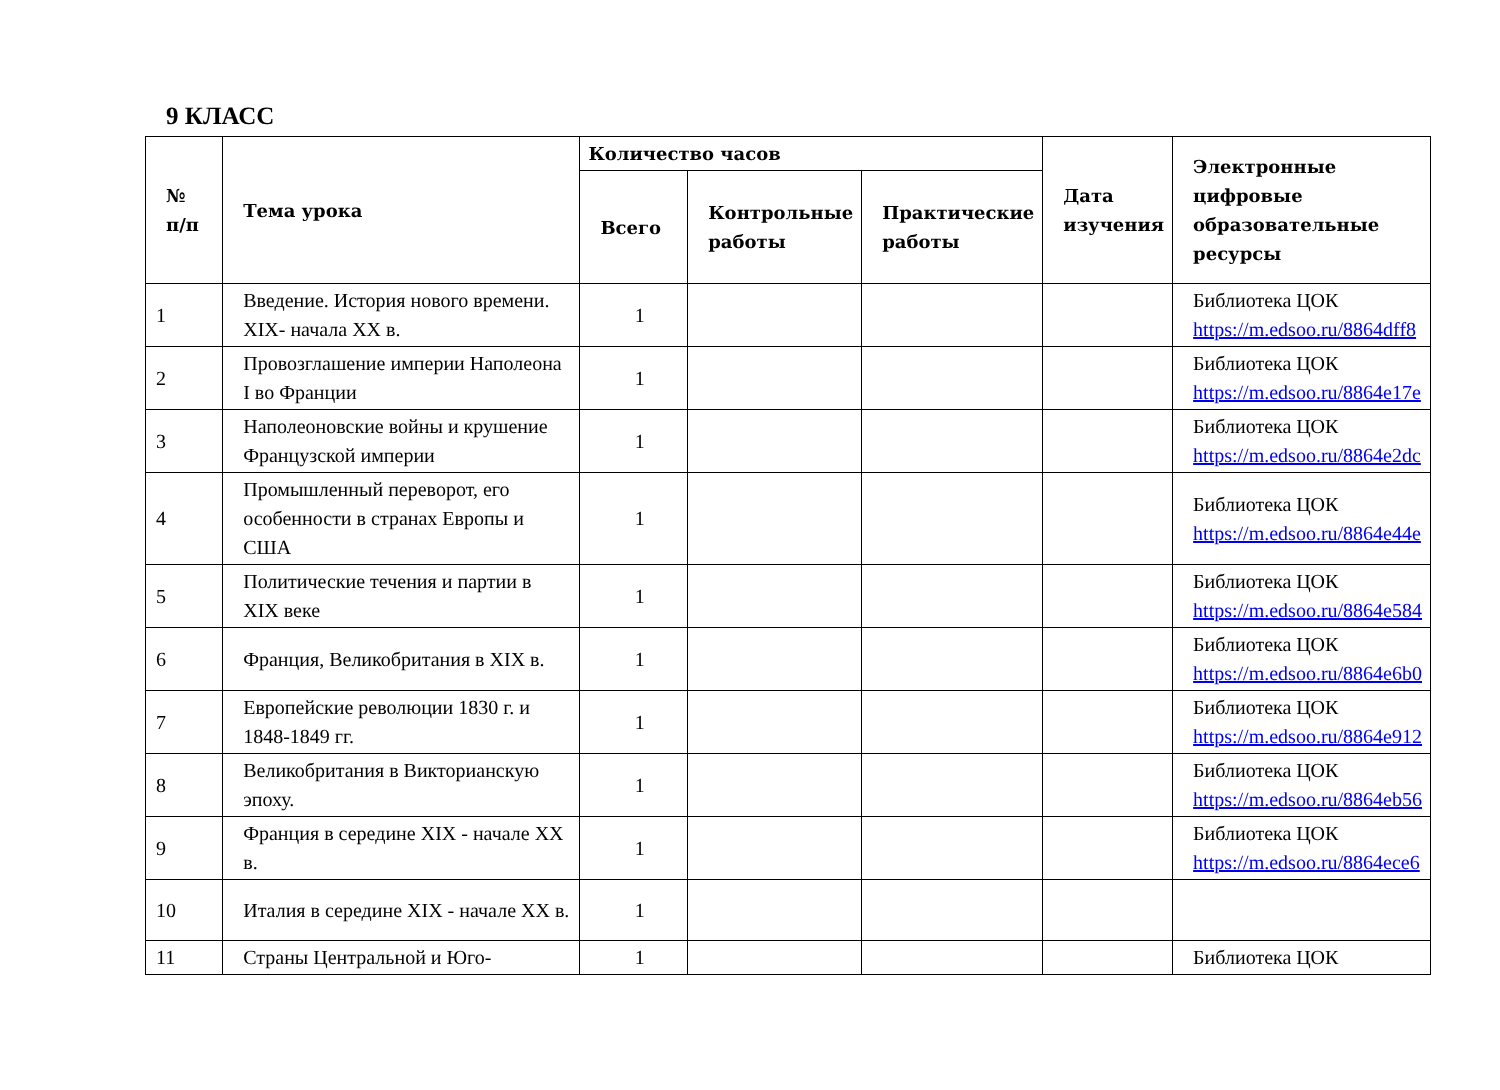9 КЛАСС
| № п/п | Тема урока | Количество часов | | | Дата изучения | Электронные цифровые образовательные ресурсы |
| --- | --- | --- | --- | --- | --- | --- |
| | | Всего | Контрольные работы | Практические работы | | |
| 1 | Введение. История нового времени. XIX- начала XX в. | 1 | | | | Библиотека ЦОК https://m.edsoo.ru/8864dff8 |
| 2 | Провозглашение империи Наполеона I во Франции | 1 | | | | Библиотека ЦОК https://m.edsoo.ru/8864e17e |
| 3 | Наполеоновские войны и крушение Французской империи | 1 | | | | Библиотека ЦОК https://m.edsoo.ru/8864e2dc |
| 4 | Промышленный переворот, его особенности в странах Европы и США | 1 | | | | Библиотека ЦОК https://m.edsoo.ru/8864e44e |
| 5 | Политические течения и партии в XIX веке | 1 | | | | Библиотека ЦОК https://m.edsoo.ru/8864e584 |
| 6 | Франция, Великобритания в XIX в. | 1 | | | | Библиотека ЦОК https://m.edsoo.ru/8864e6b0 |
| 7 | Европейские революции 1830 г. и 1848-1849 гг. | 1 | | | | Библиотека ЦОК https://m.edsoo.ru/8864e912 |
| 8 | Великобритания в Викторианскую эпоху. | 1 | | | | Библиотека ЦОК https://m.edsoo.ru/8864eb56 |
| 9 | Франция в середине XIX - начале XX в. | 1 | | | | Библиотека ЦОК https://m.edsoo.ru/8864ece6 |
| 10 | Италия в середине XIX - начале XX в. | 1 | | | | |
| 11 | Страны Центральной и Юго- | 1 | | | | Библиотека ЦОК |